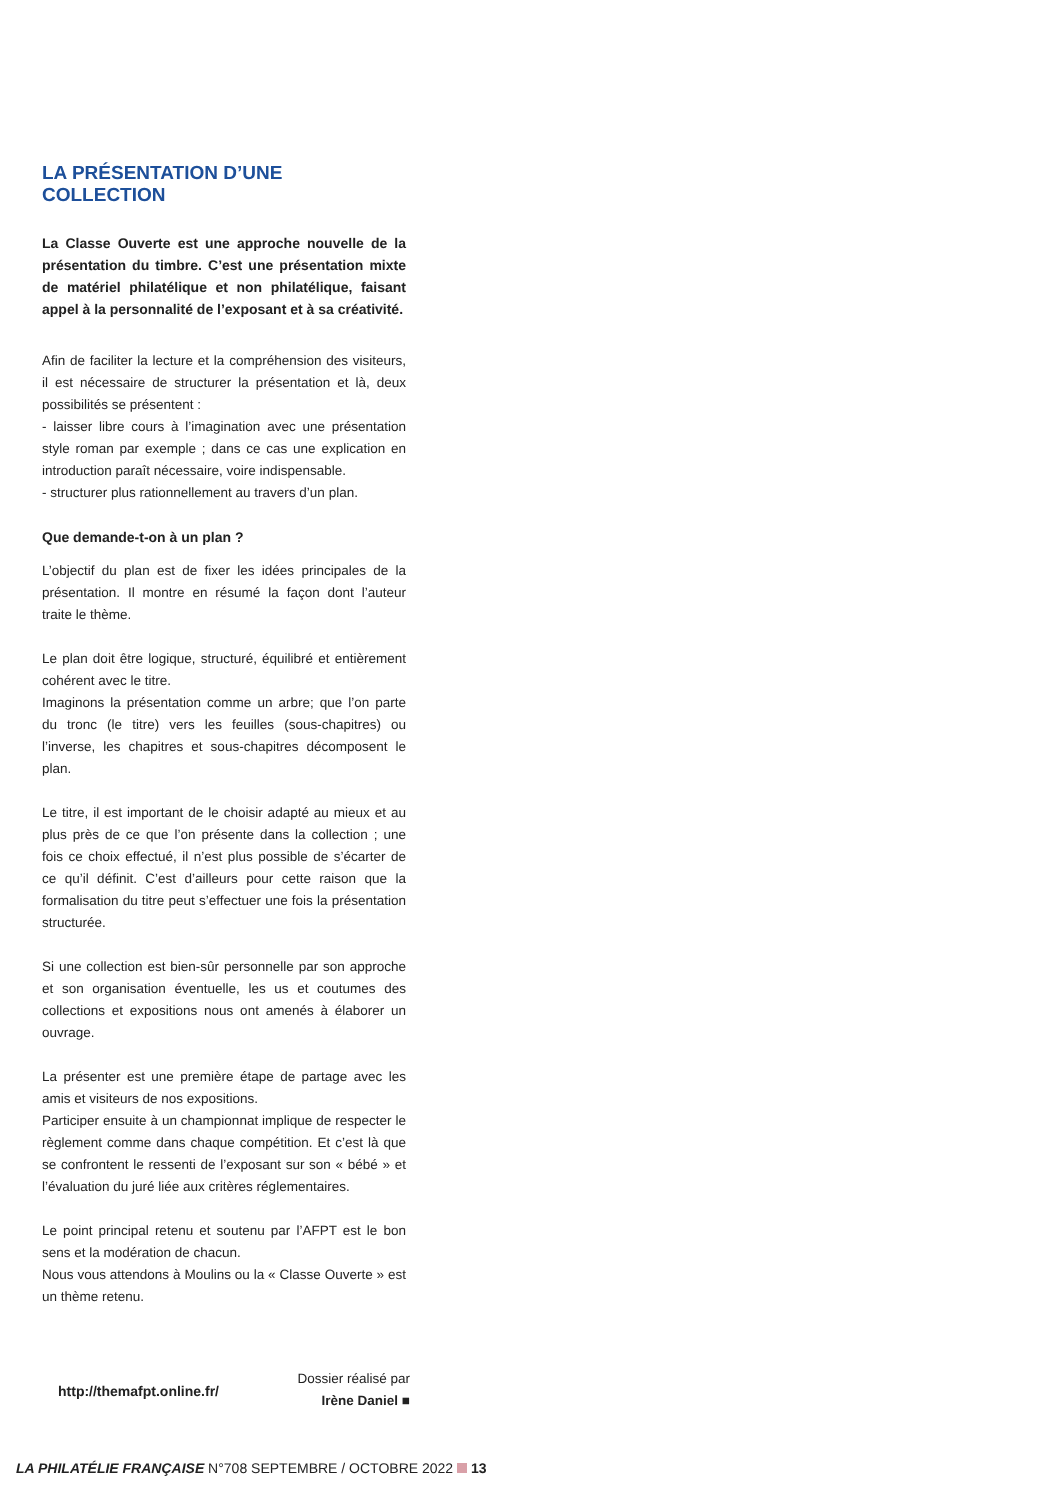LA PRÉSENTATION D’UNE COLLECTION
La Classe Ouverte est une approche nouvelle de la présentation du timbre. C’est une présentation mixte de matériel philatélique et non philatélique, faisant appel à la personnalité de l’exposant et à sa créativité.
Afin de faciliter la lecture et la compréhension des visiteurs, il est nécessaire de structurer la présentation et là, deux possibilités se présentent :
- laisser libre cours à l’imagination avec une présentation style roman par exemple ; dans ce cas une explication en introduction paraît nécessaire, voire indispensable.
- structurer plus rationnellement au travers d’un plan.
Que demande-t-on à un plan ?
L’objectif du plan est de fixer les idées principales de la présentation. Il montre en résumé la façon dont l’auteur traite le thème.
Le plan doit être logique, structuré, équilibré et entièrement cohérent avec le titre.
Imaginons la présentation comme un arbre; que l’on parte du tronc (le titre) vers les feuilles (sous-chapitres) ou l’inverse, les chapitres et sous-chapitres décomposent le plan.
Le titre, il est important de le choisir adapté au mieux et au plus près de ce que l’on présente dans la collection ; une fois ce choix effectué, il n’est plus possible de s’écarter de ce qu’il définit. C’est d’ailleurs pour cette raison que la formalisation du titre peut s’effectuer une fois la présentation structurée.
Si une collection est bien-sûr personnelle par son approche et son organisation éventuelle, les us et coutumes des collections et expositions nous ont amenés à élaborer un ouvrage.
La présenter est une première étape de partage avec les amis et visiteurs de nos expositions.
Participer ensuite à un championnat implique de respecter le règlement comme dans chaque compétition. Et c’est là que se confrontent le ressenti de l’exposant sur son « bébé » et l’évaluation du juré liée aux critères réglementaires.
Le point principal retenu et soutenu par l’AFPT est le bon sens et la modération de chacun.
Nous vous attendons à Moulins ou la « Classe Ouverte » est un thème retenu.
http://themafpt.online.fr/
Dossier réalisé par
Irène Daniel ■
LA PHILATÉLIE FRANÇAISE N°708 SEPTEMBRE / OCTOBRE 2022 13